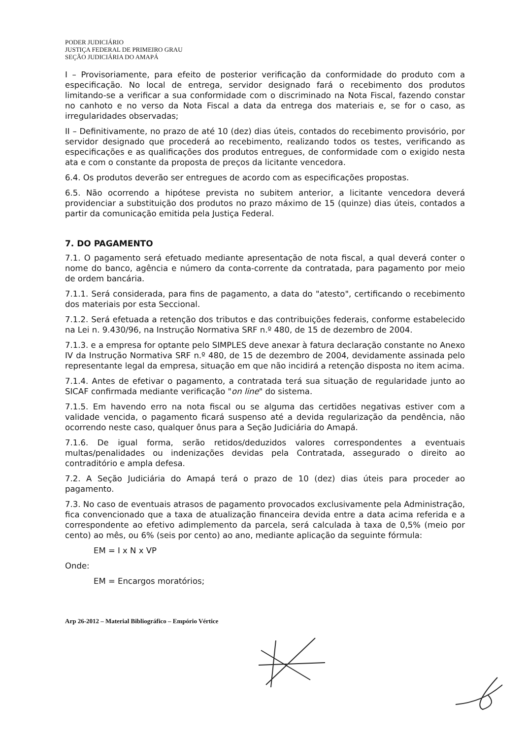PODER JUDICIÁRIO
JUSTIÇA FEDERAL DE PRIMEIRO GRAU
SEÇÃO JUDICIÁRIA DO AMAPÁ
I – Provisoriamente, para efeito de posterior verificação da conformidade do produto com a especificação. No local de entrega, servidor designado fará o recebimento dos produtos limitando-se a verificar a sua conformidade com o discriminado na Nota Fiscal, fazendo constar no canhoto e no verso da Nota Fiscal a data da entrega dos materiais e, se for o caso, as irregularidades observadas;
II – Definitivamente, no prazo de até 10 (dez) dias úteis, contados do recebimento provisório, por servidor designado que procederá ao recebimento, realizando todos os testes, verificando as especificações e as qualificações dos produtos entregues, de conformidade com o exigido nesta ata e com o constante da proposta de preços da licitante vencedora.
6.4. Os produtos deverão ser entregues de acordo com as especificações propostas.
6.5. Não ocorrendo a hipótese prevista no subitem anterior, a licitante vencedora deverá providenciar a substituição dos produtos no prazo máximo de 15 (quinze) dias úteis, contados a partir da comunicação emitida pela Justiça Federal.
7. DO PAGAMENTO
7.1. O pagamento será efetuado mediante apresentação de nota fiscal, a qual deverá conter o nome do banco, agência e número da conta-corrente da contratada, para pagamento por meio de ordem bancária.
7.1.1. Será considerada, para fins de pagamento, a data do "atesto", certificando o recebimento dos materiais por esta Seccional.
7.1.2. Será efetuada a retenção dos tributos e das contribuições federais, conforme estabelecido na Lei n. 9.430/96, na Instrução Normativa SRF n.º 480, de 15 de dezembro de 2004.
7.1.3. e a empresa for optante pelo SIMPLES deve anexar à fatura declaração constante no Anexo IV da Instrução Normativa SRF n.º 480, de 15 de dezembro de 2004, devidamente assinada pelo representante legal da empresa, situação em que não incidirá a retenção disposta no item acima.
7.1.4. Antes de efetivar o pagamento, a contratada terá sua situação de regularidade junto ao SICAF confirmada mediante verificação "on line" do sistema.
7.1.5. Em havendo erro na nota fiscal ou se alguma das certidões negativas estiver com a validade vencida, o pagamento ficará suspenso até a devida regularização da pendência, não ocorrendo neste caso, qualquer ônus para a Seção Judiciária do Amapá.
7.1.6. De igual forma, serão retidos/deduzidos valores correspondentes a eventuais multas/penalidades ou indenizações devidas pela Contratada, assegurado o direito ao contraditório e ampla defesa.
7.2. A Seção Judiciária do Amapá terá o prazo de 10 (dez) dias úteis para proceder ao pagamento.
7.3. No caso de eventuais atrasos de pagamento provocados exclusivamente pela Administração, fica convencionado que a taxa de atualização financeira devida entre a data acima referida e a correspondente ao efetivo adimplemento da parcela, será calculada à taxa de 0,5% (meio por cento) ao mês, ou 6% (seis por cento) ao ano, mediante aplicação da seguinte fórmula:
EM = I x N x VP
Onde:
EM = Encargos moratórios;
Arp 26-2012 – Material Bibliográfico – Empório Vértice